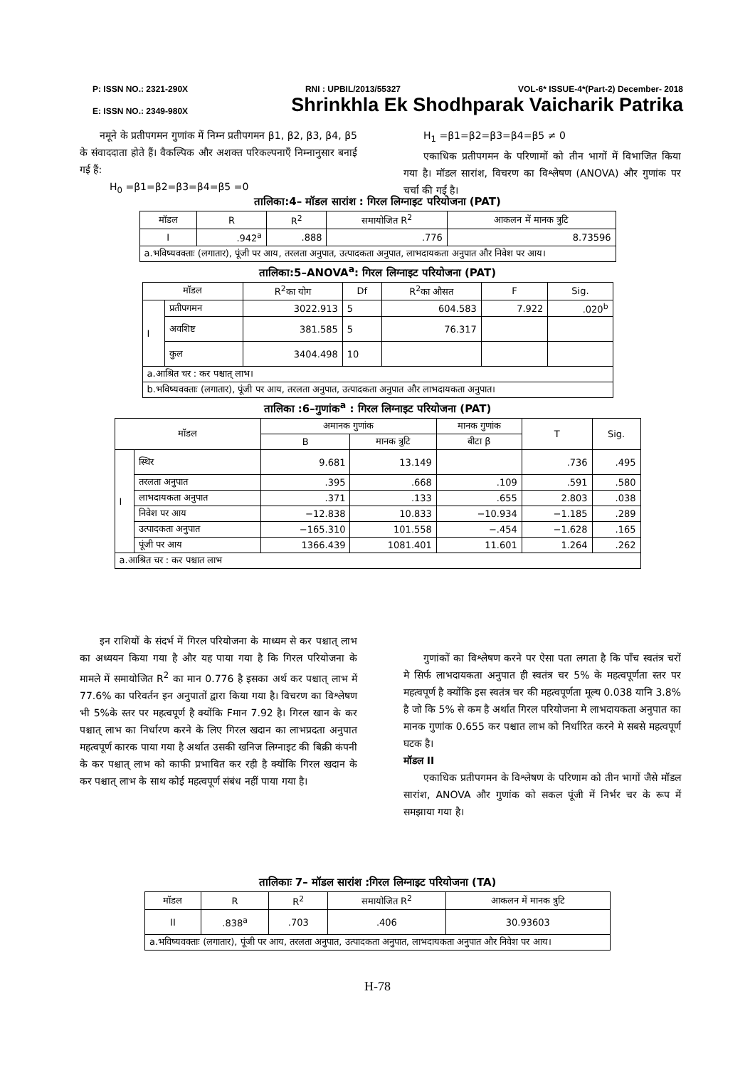P: ISSN NO.: 2321-290X RNI : UPBIL/2013/55327 VOL-6* ISSUE-4*(Part-2) December- 2018
E: ISSN NO.: 2349-980X Shrinkhla Ek Shodhparak Vaicharik Patrika
  नमूने के प्रतीपगमन गुणांक में निम्न प्रतीपगमन β1, β2, β3, β4, β5 के संवाददाता होते हैं। वैकल्पिक और अशक्त परिकल्पनाएँ निम्नानुसार बनाई गई हैं:
   H<sub>0</sub> =β1=β2=β3=β4=β5 =0
  H<sub>1</sub> =β1=β2=β3=β4=β5 ≠ 0
  एकाधिक प्रतीपगमन के परिणामों को तीन भागों में विभाजित किया गया है। मॉडल सारांश, विचरण का विश्लेषण (ANOVA) और गुणांक पर चर्चा की गई है।
तालिका:4– मॉडल सारांश : गिरल लिग्नाइट परियोजना (PAT)
| मॉडल | R | R<sup>2</sup> | समायोजित R<sup>2</sup> | आकलन में मानक त्रुटि |
| --- | --- | --- | --- | --- |
| I | .942<sup>a</sup> | .888 | .776 | 8.73596 |
| a.भविष्यवक्ताः (लगातार), पूंजी पर आय, तरलता अनुपात, उत्पादकता अनुपात, लाभदायकता अनुपात और निवेश पर आय। | | | | |
तालिका:5–ANOVA<sup>a</sup>: गिरल लिग्नाइट परियोजना (PAT)
| मॉडल | | R<sup>2</sup>का योग | Df | R<sup>2</sup>का औसत | F | Sig. |
| --- | --- | --- | --- | --- | --- | --- |
| I | प्रतीपगमन | 3022.913 | 5 | 604.583 | 7.922 | .020<sup>b</sup> |
| | अवशिष्ट | 381.585 | 5 | 76.317 | | |
| | कुल | 3404.498 | 10 | | | |
| a.आश्रित चर : कर पश्चात् लाभ। | | | | | | |
| b.भविष्यवक्ताः (लगातार), पूंजी पर आय, तरलता अनुपात, उत्पादकता अनुपात और लाभदायकता अनुपात। | | | | | | |
तालिका :6–गुणांक<sup>a</sup> : गिरल लिग्नाइट परियोजना (PAT)
| मॉडल | | अमानक गुणांक | | मानक गुणांक | T | Sig. |
| --- | --- | --- | --- | --- | --- | --- |
| | | B | मानक त्रुटि | बीटा β | | |
| I | स्थिर | 9.681 | 13.149 | | .736 | .495 |
| | तरलता अनुपात | .395 | .668 | .109 | .591 | .580 |
| | लाभदायकता अनुपात | .371 | .133 | .655 | 2.803 | .038 |
| | निवेश पर आय | −12.838 | 10.833 | −10.934 | −1.185 | .289 |
| | उत्पादकता अनुपात | −165.310 | 101.558 | −.454 | −1.628 | .165 |
| | पूंजी पर आय | 1366.439 | 1081.401 | 11.601 | 1.264 | .262 |
| a.आश्रित चर : कर पश्चात लाभ | | | | | | |
  इन राशियों के संदर्भ में गिरल परियोजना के माध्यम से कर पश्चात् लाभ का अध्ययन किया गया है और यह पाया गया है कि गिरल परियोजना के मामले में समायोजित R<sup>2</sup> का मान 0.776 है इसका अर्थ कर पश्चात् लाभ में 77.6% का परिवर्तन इन अनुपातों द्वारा किया गया है। विचरण का विश्लेषण भी 5%के स्तर पर महत्वपूर्ण है क्योंकि Fमान 7.92 है। गिरल खान के कर पश्चात् लाभ का निर्धारण करने के लिए गिरल खदान का लाभप्रदता अनुपात महत्वपूर्ण कारक पाया गया है अर्थात उसकी खनिज लिग्नाइट की बिक्री कंपनी के कर पश्चात् लाभ को काफी प्रभावित कर रही है क्योंकि गिरल खदान के कर पश्चात् लाभ के साथ कोई महत्वपूर्ण संबंध नहीं पाया गया है।
  गुणांकों का विश्लेषण करने पर ऐसा पता लगता है कि पाँच स्वतंत्र चरों मे सिर्फ लाभदायकता अनुपात ही स्वतंत्र चर 5% के महत्वपूर्णता स्तर पर महत्वपूर्ण है क्योंकि इस स्वतंत्र चर की महत्वपूर्णता मूल्य 0.038 यानि 3.8% है जो कि 5% से कम है अर्थात गिरल परियोजना मे लाभदायकता अनुपात का मानक गुणांक 0.655 कर पश्चात लाभ को निर्धारित करने मे सबसे महत्वपूर्ण घटक है।
मॉडल II
  एकाधिक प्रतीपगमन के विश्लेषण के परिणाम को तीन भागों जैसे मॉडल सारांश, ANOVA और गुणांक को सकल पूंजी में निर्भर चर के रूप में समझाया गया है।
तालिकाः 7– मॉडल सारांश :गिरल लिग्नाइट परियोजना (TA)
| मॉडल | R | R<sup>2</sup> | समायोजित R<sup>2</sup> | आकलन में मानक त्रुटि |
| --- | --- | --- | --- | --- |
| II | .838<sup>a</sup> | .703 | .406 | 30.93603 |
| a.भविष्यवक्ताः (लगातार), पूंजी पर आय, तरलता अनुपात, उत्पादकता अनुपात, लाभदायकता अनुपात और निवेश पर आय। | | | | |
H-78